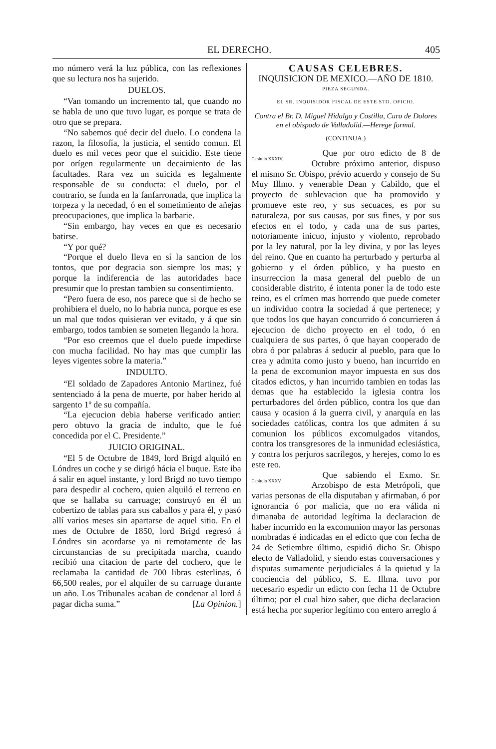EL DERECHO. 405
mo número verá la luz pública, con las reflexiones que su lectura nos ha sujerido.
DUELOS.
“Van tomando un incremento tal, que cuando no se habla de uno que tuvo lugar, es porque se trata de otro que se prepara.
“No sabemos qué decir del duelo. Lo condena la razon, la filosofía, la justicia, el sentido comun. El duelo es mil veces peor que el suicidio. Este tiene por orígen regularmente un decaimiento de las facultades. Rara vez un suicida es legalmente responsable de su conducta: el duelo, por el contrario, se funda en la fanfarronada, que implica la torpeza y la necedad, ó en el sometimiento de añejas preocupaciones, que implica la barbarie.
“Sin embargo, hay veces en que es necesario batirse.
“Y por qué?
“Porque el duelo lleva en sí la sancion de los tontos, que por degracia son siempre los mas; y porque la indiferencia de las autoridades hace presumir que lo prestan tambien su consentimiento.
“Pero fuera de eso, nos parece que si de hecho se prohibiera el duelo, no lo habria nunca, porque es ese un mal que todos quisieran ver evitado, y á que sin embargo, todos tambien se someten llegando la hora.
“Por eso creemos que el duelo puede impedirse con mucha facilidad. No hay mas que cumplir las leyes vigentes sobre la materia.”
INDULTO.
“El soldado de Zapadores Antonio Martinez, fué sentenciado á la pena de muerte, por haber herido al sargento 1º de su compañía.
“La ejecucion debia haberse verificado antier: pero obtuvo la gracia de indulto, que le fué concedida por el C. Presidente.”
JUICIO ORIGINAL.
“El 5 de Octubre de 1849, lord Brigd alquiló en Lóndres un coche y se dirigó hácia el buque. Este iba á salir en aquel instante, y lord Brigd no tuvo tiempo para despedir al cochero, quien alquiló el terreno en que se hallaba su carruage; construyó en él un cobertizo de tablas para sus caballos y para él, y pasó allí varios meses sin apartarse de aquel sitio. En el mes de Octubre de 1850, lord Brigd regresó á Lóndres sin acordarse ya ni remotamente de las circunstancias de su precipitada marcha, cuando recibió una citacion de parte del cochero, que le reclamaba la cantidad de 700 libras esterlinas, ó 66,500 reales, por el alquiler de su carruage durante un año. Los Tribunales acaban de condenar al lord á pagar dicha suma.” [La Opinion.]
CAUSAS CELEBRES.
INQUISICION DE MEXICO.—AÑO DE 1810.
PIEZA SEGUNDA.
EL SR. INQUISIDOR FISCAL DE ESTE STO. OFICIO.
Contra el Br. D. Miguel Hidalgo y Costilla, Cura de Dolores en el obispado de Valladolid.—Herege formal.
(CONTINUA.)
Capítulo XXXIV.
Que por otro edicto de 8 de Octubre próximo anterior, dispuso el mismo Sr. Obispo, prévio acuerdo y consejo de Su Muy Illmo. y venerable Dean y Cabildo, que el proyecto de sublevacion que ha promovido y promueve este reo, y sus secuaces, es por su naturaleza, por sus causas, por sus fines, y por sus efectos en el todo, y cada una de sus partes, notoriamente inicuo, injusto y violento, reprobado por la ley natural, por la ley divina, y por las leyes del reino. Que en cuanto ha perturbado y perturba al gobierno y el órden público, y ha puesto en insurreccion la masa general del pueblo de un considerable distrito, é intenta poner la de todo este reino, es el crímen mas horrendo que puede cometer un individuo contra la sociedad á que pertenece; y que todos los que hayan concurrido ó concurrieren á ejecucion de dicho proyecto en el todo, ó en cualquiera de sus partes, ó que hayan cooperado de obra ó por palabras á seducir al pueblo, para que lo crea y admita como justo y bueno, han incurrido en la pena de excomunion mayor impuesta en sus dos citados edictos, y han incurrido tambien en todas las demas que ha establecido la iglesia contra los perturbadores del órden público, contra los que dan causa y ocasion á la guerra civil, y anarquía en las sociedades católicas, contra los que admiten á su comunion los públicos excomulgados vitandos, contra los transgresores de la inmunidad eclesiástica, y contra los perjuros sacrílegos, y herejes, como lo es este reo.
Capítulo XXXV.
Que sabiendo el Exmo. Sr. Arzobispo de esta Metrópoli, que varias personas de ella disputaban y afirmaban, ó por ignorancia ó por malicia, que no era válida ni dimanaba de autoridad legítima la declaracion de haber incurrido en la excomunion mayor las personas nombradas é indicadas en el edicto que con fecha de 24 de Setiembre último, espidió dicho Sr. Obispo electo de Valladolid, y siendo estas conversaciones y disputas sumamente perjudiciales á la quietud y la conciencia del público, S. E. Illma. tuvo por necesario espedir un edicto con fecha 11 de Octubre último; por el cual hizo saber, que dicha declaracion está hecha por superior legítimo con entero arreglo á